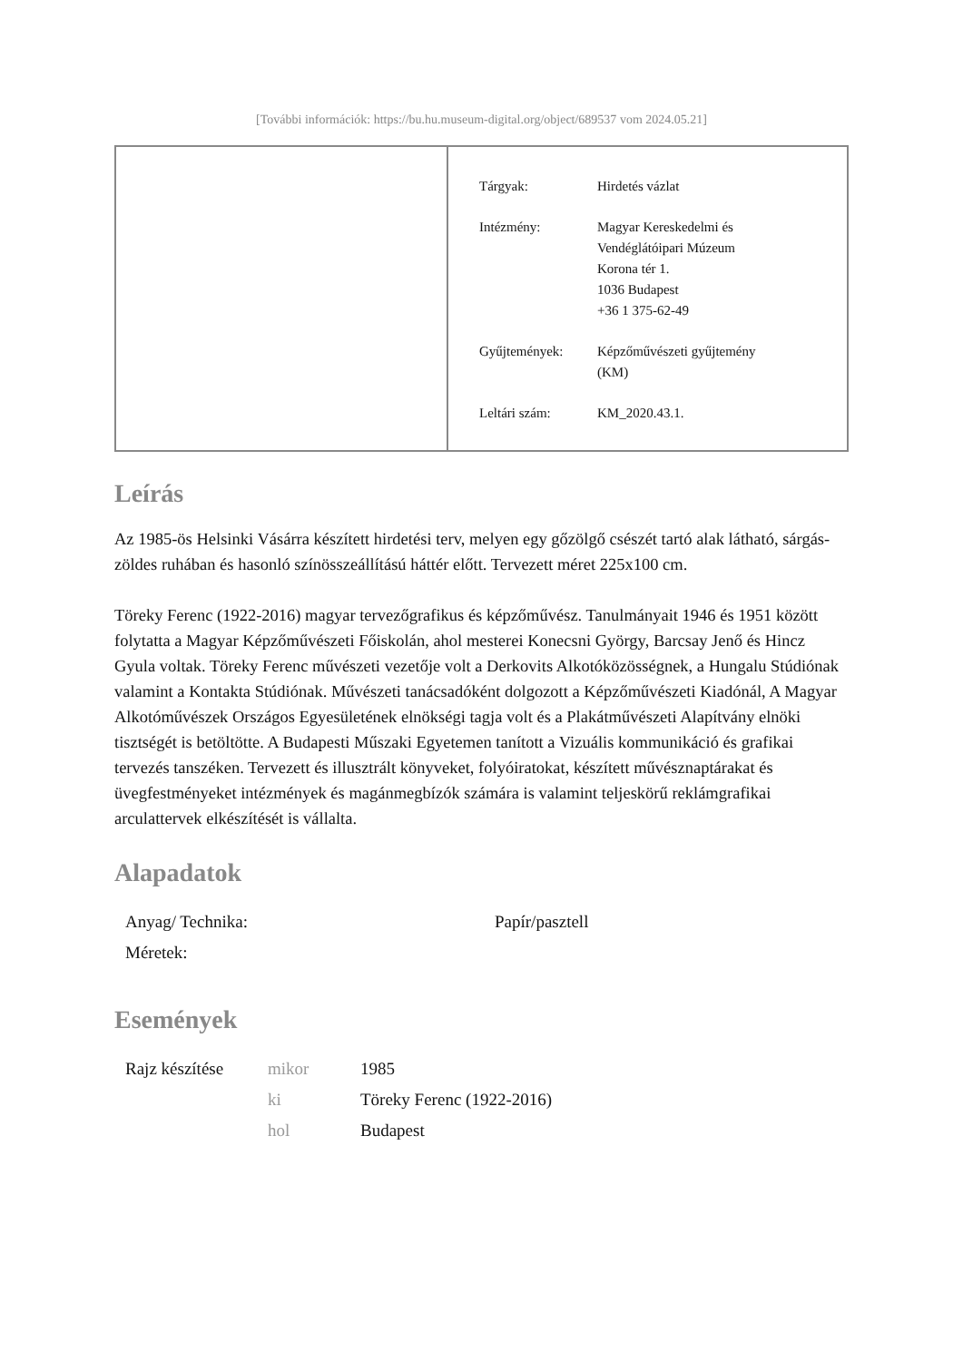[További információk: https://bu.hu.museum-digital.org/object/689537 vom 2024.05.21]
| Tárgyak: | Hirdetés vázlat |
| Intézmény: | Magyar Kereskedelmi és Vendéglátóipari Múzeum Korona tér 1. 1036 Budapest +36 1 375-62-49 |
| Gyűjtemények: | Képzőművészeti gyűjtemény (KM) |
| Leltári szám: | KM_2020.43.1. |
Leírás
Az 1985-ös Helsinki Vásárra készített hirdetési terv, melyen egy gőzölgő csészét tartó alak látható, sárgás-zöldes ruhában és hasonló színösszeállítású háttér előtt. Tervezett méret 225x100 cm.
Töreky Ferenc (1922-2016) magyar tervezőgrafikus és képzőművész. Tanulmányait 1946 és 1951 között folytatta a Magyar Képzőművészeti Főiskolán, ahol mesterei Konecsni György, Barcsay Jenő és Hincz Gyula voltak. Töreky Ferenc művészeti vezetője volt a Derkovits Alkotóközösségnek, a Hungalu Stúdiónak valamint a Kontakta Stúdiónak. Művészeti tanácsadóként dolgozott a Képzőművészeti Kiadónál, A Magyar Alkotóművészek Országos Egyesületének elnökségi tagja volt és a Plakátművészeti Alapítvány elnöki tisztségét is betöltötte. A Budapesti Műszaki Egyetemen tanított a Vizuális kommunikáció és grafikai tervezés tanszéken. Tervezett és illusztrált könyveket, folyóiratokat, készített művésznaptárakat és üvegfestményeket intézmények és magánmegbízók számára is valamint teljeskörű reklámgrafikai arculattervek elkészítését is vállalta.
Alapadatok
| Anyag/ Technika: | Papír/pasztell |
| Méretek: | |
Események
| Rajz készítése | mikor | 1985 |
| | ki | Töreky Ferenc (1922-2016) |
| | hol | Budapest |